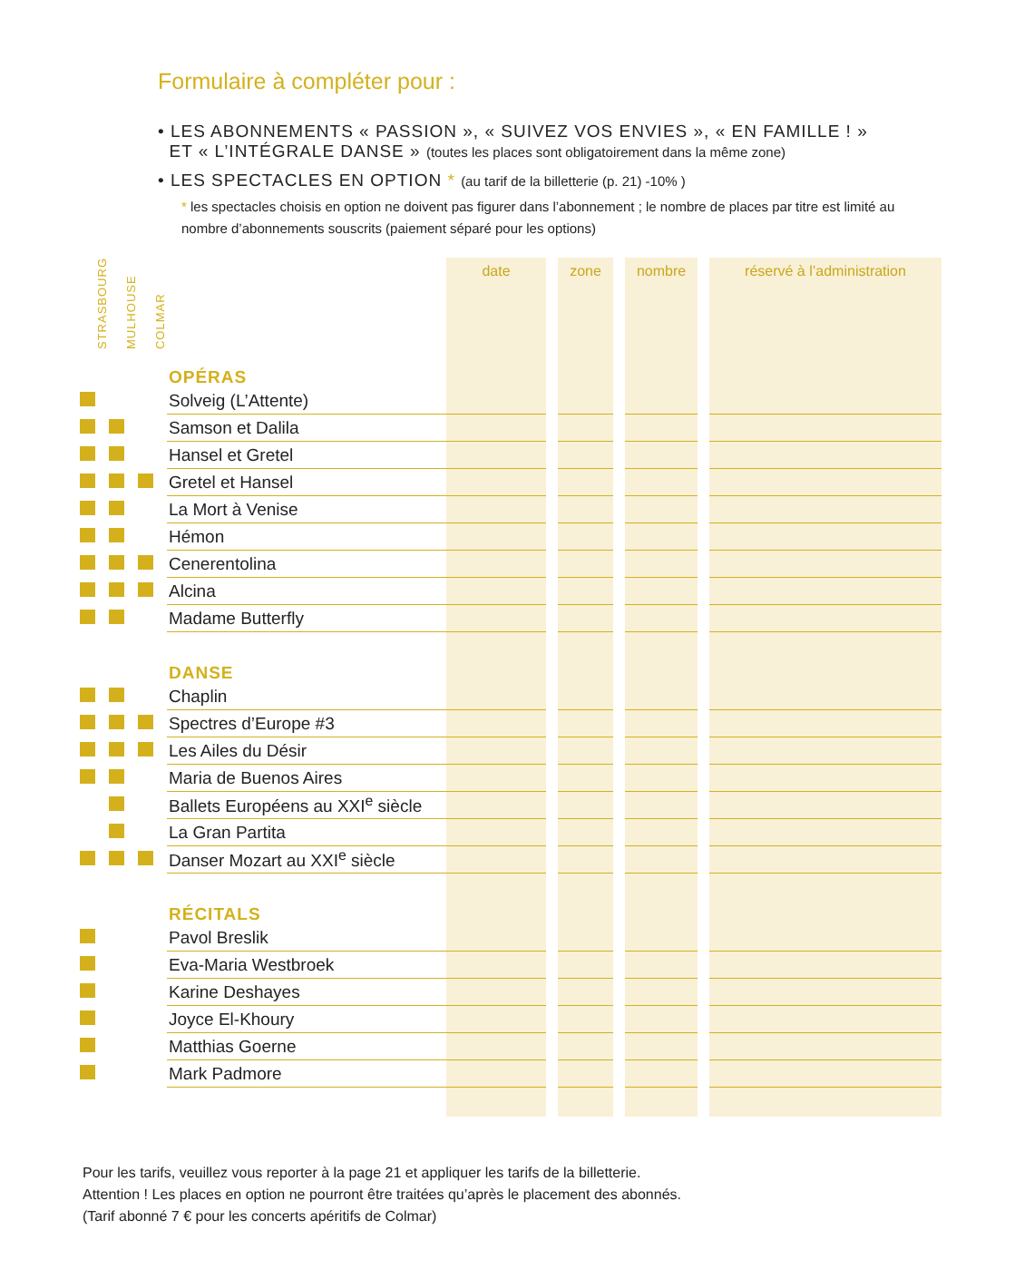Formulaire à compléter pour :
• LES ABONNEMENTS « PASSION », « SUIVEZ VOS ENVIES », « EN FAMILLE ! »
ET « L’INTÉGRALE DANSE » (toutes les places sont obligatoirement dans la même zone)
• LES SPECTACLES EN OPTION * (au tarif de la billetterie (p. 21) -10% )
* les spectacles choisis en option ne doivent pas figurer dans l’abonnement ; le nombre de places par titre est limité au nombre d’abonnements souscrits (paiement séparé pour les options)
| STRASBOURG | MULHOUSE | COLMAR | | date | | zone | | nombre | | réservé à l’administration |
| --- | --- | --- | --- | --- | --- | --- | --- | --- | --- | --- |
| | | | OPÉRAS | | | | | | | |
| | | | Solveig (L’Attente) | | | | | | | |
| | | | Samson et Dalila | | | | | | | |
| | | | Hansel et Gretel | | | | | | | |
| | | | Gretel et Hansel | | | | | | | |
| | | | La Mort à Venise | | | | | | | |
| | | | Hémon | | | | | | | |
| | | | Cenerentolina | | | | | | | |
| | | | Alcina | | | | | | | |
| | | | Madame Butterfly | | | | | | | |
| | | | DANSE | | | | | | | |
| | | | Chaplin | | | | | | | |
| | | | Spectres d’Europe #3 | | | | | | | |
| | | | Les Ailes du Désir | | | | | | | |
| | | | Maria de Buenos Aires | | | | | | | |
| | | | Ballets Européens au XXI<sup>e</sup> siècle | | | | | | | |
| | | | La Gran Partita | | | | | | | |
| | | | Danser Mozart au XXI<sup>e</sup> siècle | | | | | | | |
| | | | RÉCITALS | | | | | | | |
| | | | Pavol Breslik | | | | | | | |
| | | | Eva-Maria Westbroek | | | | | | | |
| | | | Karine Deshayes | | | | | | | |
| | | | Joyce El-Khoury | | | | | | | |
| | | | Matthias Goerne | | | | | | | |
| | | | Mark Padmore | | | | | | | |
Pour les tarifs, veuillez vous reporter à la page 21 et appliquer les tarifs de la billetterie.
Attention ! Les places en option ne pourront être traitées qu’après le placement des abonnés.
(Tarif abonné 7 € pour les concerts apéritifs de Colmar)